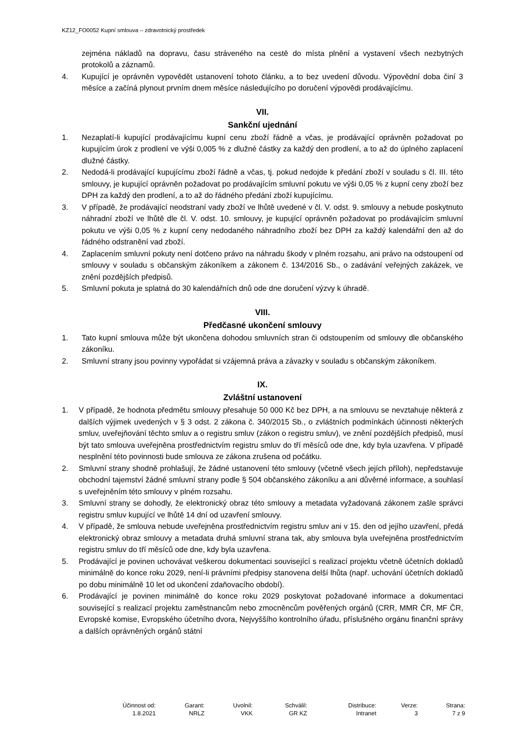KZ12_FO0052 Kupní smlouva – zdravotnický prostředek
zejména nákladů na dopravu, času stráveného na cestě do místa plnění a vystavení všech nezbytných protokolů a záznamů.
4. Kupující je oprávněn vypovědět ustanovení tohoto článku, a to bez uvedení důvodu. Výpovědní doba činí 3 měsíce a začíná plynout prvním dnem měsíce následujícího po doručení výpovědi prodávajícímu.
VII.
Sankční ujednání
1. Nezaplatí-li kupující prodávajícímu kupní cenu zboží řádně a včas, je prodávající oprávněn požadovat po kupujícím úrok z prodlení ve výši 0,005 % z dlužné částky za každý den prodlení, a to až do úplného zaplacení dlužné částky.
2. Nedodá-li prodávající kupujícímu zboží řádně a včas, tj. pokud nedojde k předání zboží v souladu s čl. III. této smlouvy, je kupující oprávněn požadovat po prodávajícím smluvní pokutu ve výši 0,05 % z kupní ceny zboží bez DPH za každý den prodlení, a to až do řádného předání zboží kupujícímu.
3. V případě, že prodávající neodstraní vady zboží ve lhůtě uvedené v čl. V. odst. 9. smlouvy a nebude poskytnuto náhradní zboží ve lhůtě dle čl. V. odst. 10. smlouvy, je kupující oprávněn požadovat po prodávajícím smluvní pokutu ve výši 0,05 % z kupní ceny nedodaného náhradního zboží bez DPH za každý kalendářní den až do řádného odstranění vad zboží.
4. Zaplacením smluvní pokuty není dotčeno právo na náhradu škody v plném rozsahu, ani právo na odstoupení od smlouvy v souladu s občanským zákoníkem a zákonem č. 134/2016 Sb., o zadávání veřejných zakázek, ve znění pozdějších předpisů.
5. Smluvní pokuta je splatná do 30 kalendářních dnů ode dne doručení výzvy k úhradě.
VIII.
Předčasné ukončení smlouvy
1. Tato kupní smlouva může být ukončena dohodou smluvních stran či odstoupením od smlouvy dle občanského zákoníku.
2. Smluvní strany jsou povinny vypořádat si vzájemná práva a závazky v souladu s občanským zákoníkem.
IX.
Zvláštní ustanovení
1. V případě, že hodnota předmětu smlouvy přesahuje 50 000 Kč bez DPH, a na smlouvu se nevztahuje některá z dalších výjimek uvedených v § 3 odst. 2 zákona č. 340/2015 Sb., o zvláštních podmínkách účinnosti některých smluv, uveřejňování těchto smluv a o registru smluv (zákon o registru smluv), ve znění pozdějších předpisů, musí být tato smlouva uveřejněna prostřednictvím registru smluv do tří měsíců ode dne, kdy byla uzavřena. V případě nesplnění této povinnosti bude smlouva ze zákona zrušena od počátku.
2. Smluvní strany shodně prohlašují, že žádné ustanovení této smlouvy (včetně všech jejích příloh), nepředstavuje obchodní tajemství žádné smluvní strany podle § 504 občanského zákoníku a ani důvěrné informace, a souhlasí s uveřejněním této smlouvy v plném rozsahu.
3. Smluvní strany se dohodly, že elektronický obraz této smlouvy a metadata vyžadovaná zákonem zašle správci registru smluv kupující ve lhůtě 14 dní od uzavření smlouvy.
4. V případě, že smlouva nebude uveřejněna prostřednictvím registru smluv ani v 15. den od jejího uzavření, předá elektronický obraz smlouvy a metadata druhá smluvní strana tak, aby smlouva byla uveřejněna prostřednictvím registru smluv do tří měsíců ode dne, kdy byla uzavřena.
5. Prodávající je povinen uchovávat veškerou dokumentaci související s realizací projektu včetně účetních dokladů minimálně do konce roku 2029, není-li právními předpisy stanovena delší lhůta (např. uchování účetních dokladů po dobu minimálně 10 let od ukončení zdaňovacího období).
6. Prodávající je povinen minimálně do konce roku 2029 poskytovat požadované informace a dokumentaci související s realizací projektu zaměstnancům nebo zmocněncům pověřených orgánů (CRR, MMR ČR, MF ČR, Evropské komise, Evropského účetního dvora, Nejvyššího kontrolního úřadu, příslušného orgánu finanční správy a dalších oprávněných orgánů státní
| Účinnost od: | Garant: | Uvolnil: | Schválil: | Distribuce: | Verze: | Strana: |
| --- | --- | --- | --- | --- | --- | --- |
| 1.8.2021 | NRLZ | VKK | GR KZ | Intranet | 3 | 7 z 9 |